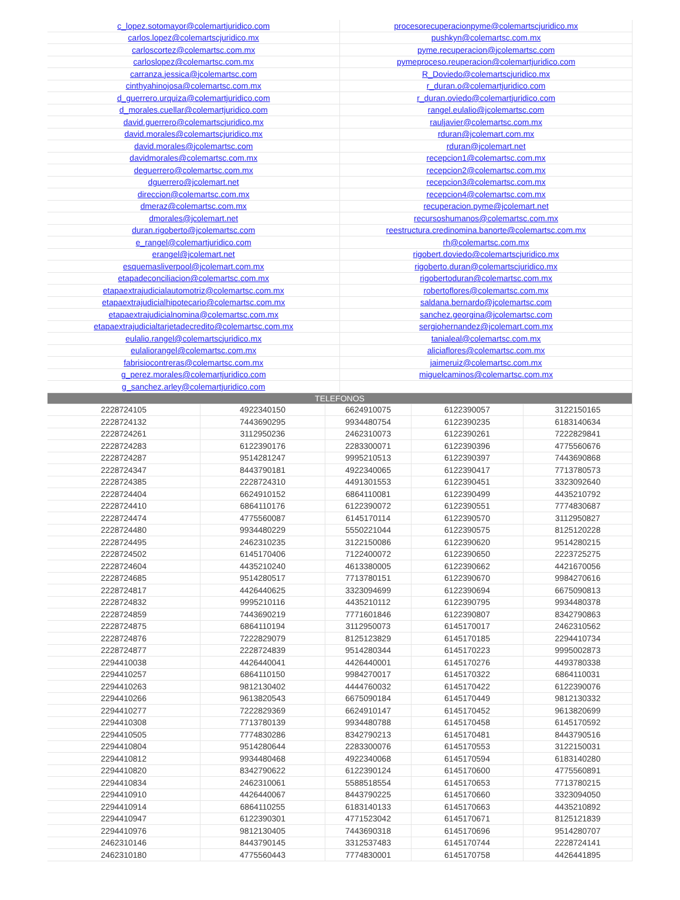| c_lopez.sotomayor@colemartjuridico.com | procesorecuperacionpyme@colemartscjuridico.mx |
| carlos.lopez@colemartscjuridico.mx | pushkyn@colemartsc.com.mx |
| carloscortez@colemartsc.com.mx | pyme.recuperacion@jcolemartsc.com |
| carloslopez@colemartsc.com.mx | pymeproceso.reuperacion@colemartjuridico.com |
| carranza.jessica@jcolemartsc.com | R_Doviedo@colemartscjuridico.mx |
| cinthyahinojosa@colemartsc.com.mx | r_duran.o@colemartjuridico.com |
| d_guerrero.urquiza@colemartjuridico.com | r_duran.oviedo@colemartjuridico.com |
| d_morales.cuellar@colemartjuridico.com | rangel.eulalio@jcolemartsc.com |
| david.guerrero@colemartscjuridico.mx | rauljavier@colemartsc.com.mx |
| david.morales@colemartscjuridico.mx | rduran@jcolemart.com.mx |
| david.morales@jcolemartsc.com | rduran@jcolemart.net |
| davidmorales@colemartsc.com.mx | recepcion1@colemartsc.com.mx |
| deguerrero@colemartsc.com.mx | recepcion2@colemartsc.com.mx |
| dguerrero@jcolemart.net | recepcion3@colemartsc.com.mx |
| direccion@colemartsc.com.mx | recepcion4@colemartsc.com.mx |
| dmeraz@colemartsc.com.mx | recuperacion.pyme@jcolemart.net |
| dmorales@jcolemart.net | recursoshumanos@colemartsc.com.mx |
| duran.rigoberto@jcolemartsc.com | reestructura.credinomina.banorte@colemartsc.com.mx |
| e_rangel@colemartjuridico.com | rh@colemartsc.com.mx |
| erangel@jcolemart.net | rigobert.doviedo@colemartscjuridico.mx |
| esquemasliverpool@jcolemart.com.mx | rigoberto.duran@colemartscjuridico.mx |
| etapadeconciliacion@colemartsc.com.mx | rigobertoduran@colemartsc.com.mx |
| etapaextrajudicialautomotriz@colemartsc.com.mx | robertoflores@colemartsc.com.mx |
| etapaextrajudicialhipotecario@colemartsc.com.mx | saldana.bernardo@jcolemartsc.com |
| etapaextrajudicialnomina@colemartsc.com.mx | sanchez.georgina@jcolemartsc.com |
| etapaextrajudicialtarjetadecredito@colemartsc.com.mx | sergiohernandez@jcolemart.com.mx |
| eulalio.rangel@colemartscjuridico.mx | tanialeal@colemartsc.com.mx |
| eulaliorangel@colemartsc.com.mx | aliciaflores@colemartsc.com.mx |
| fabrisiocontreras@colemartsc.com.mx | jaimeruiz@colemartsc.com.mx |
| g_perez.morales@colemartjuridico.com | miguelcaminos@colemartsc.com.mx |
| g_sanchez.arley@colemartjuridico.com | |
| TELEFONOS | | | | |
| 2228724105 | 4922340150 | 6624910075 | 6122390057 | 3122150165 |
| 2228724132 | 7443690295 | 9934480754 | 6122390235 | 6183140634 |
| 2228724261 | 3112950236 | 2462310073 | 6122390261 | 7222829841 |
| 2228724283 | 6122390176 | 2283300071 | 6122390396 | 4775560676 |
| 2228724287 | 9514281247 | 9995210513 | 6122390397 | 7443690868 |
| 2228724347 | 8443790181 | 4922340065 | 6122390417 | 7713780573 |
| 2228724385 | 2228724310 | 4491301553 | 6122390451 | 3323092640 |
| 2228724404 | 6624910152 | 6864110081 | 6122390499 | 4435210792 |
| 2228724410 | 6864110176 | 6122390072 | 6122390551 | 7774830687 |
| 2228724474 | 4775560087 | 6145170114 | 6122390570 | 3112950827 |
| 2228724480 | 9934480229 | 5550221044 | 6122390575 | 8125120228 |
| 2228724495 | 2462310235 | 3122150086 | 6122390620 | 9514280215 |
| 2228724502 | 6145170406 | 7122400072 | 6122390650 | 2223725275 |
| 2228724604 | 4435210240 | 4613380005 | 6122390662 | 4421670056 |
| 2228724685 | 9514280517 | 7713780151 | 6122390670 | 9984270616 |
| 2228724817 | 4426440625 | 3323094699 | 6122390694 | 6675090813 |
| 2228724832 | 9995210116 | 4435210112 | 6122390795 | 9934480378 |
| 2228724859 | 7443690219 | 7771601846 | 6122390807 | 8342790863 |
| 2228724875 | 6864110194 | 3112950073 | 6145170017 | 2462310562 |
| 2228724876 | 7222829079 | 8125123829 | 6145170185 | 2294410734 |
| 2228724877 | 2228724839 | 9514280344 | 6145170223 | 9995002873 |
| 2294410038 | 4426440041 | 4426440001 | 6145170276 | 4493780338 |
| 2294410257 | 6864110150 | 9984270017 | 6145170322 | 6864110031 |
| 2294410263 | 9812130402 | 4444760032 | 6145170422 | 6122390076 |
| 2294410266 | 9613820543 | 6675090184 | 6145170449 | 9812130332 |
| 2294410277 | 7222829369 | 6624910147 | 6145170452 | 9613820699 |
| 2294410308 | 7713780139 | 9934480788 | 6145170458 | 6145170592 |
| 2294410505 | 7774830286 | 8342790213 | 6145170481 | 8443790516 |
| 2294410804 | 9514280644 | 2283300076 | 6145170553 | 3122150031 |
| 2294410812 | 9934480468 | 4922340068 | 6145170594 | 6183140280 |
| 2294410820 | 8342790622 | 6122390124 | 6145170600 | 4775560891 |
| 2294410834 | 2462310061 | 5588518554 | 6145170653 | 7713780215 |
| 2294410910 | 4426440067 | 8443790225 | 6145170660 | 3323094050 |
| 2294410914 | 6864110255 | 6183140133 | 6145170663 | 4435210892 |
| 2294410947 | 6122390301 | 4771523042 | 6145170671 | 8125121839 |
| 2294410976 | 9812130405 | 7443690318 | 6145170696 | 9514280707 |
| 2462310146 | 8443790145 | 3312537483 | 6145170744 | 2228724141 |
| 2462310180 | 4775560443 | 7774830001 | 6145170758 | 4426441895 |